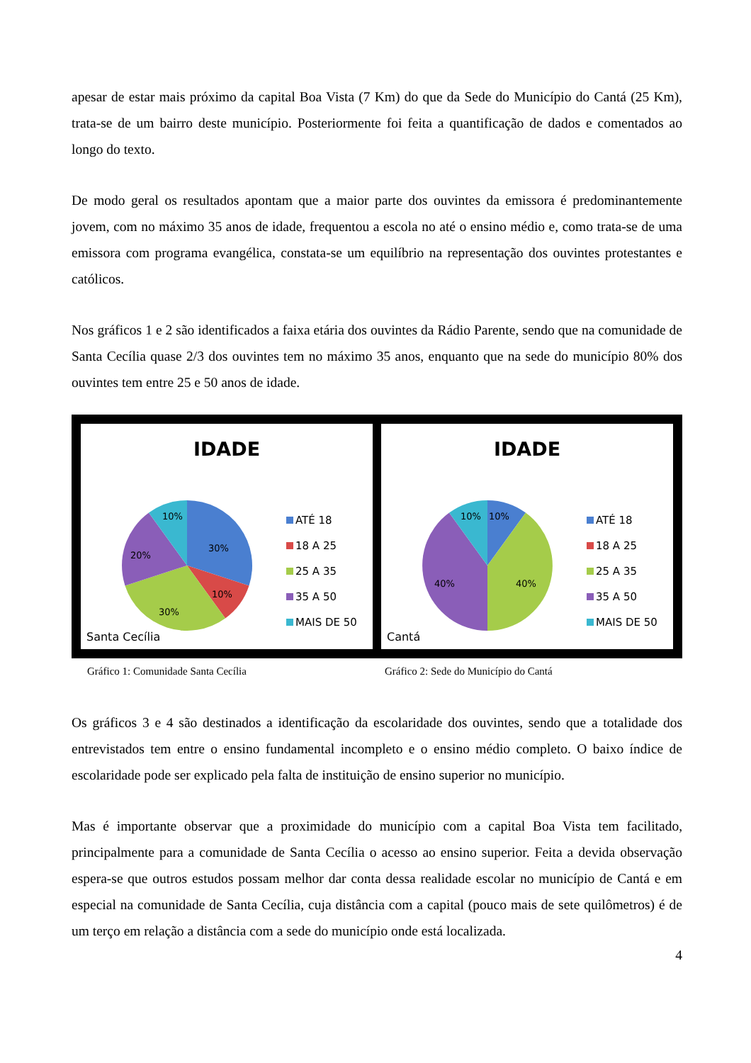apesar de estar mais próximo da capital Boa Vista (7 Km) do que da Sede do Município do Cantá (25 Km), trata-se de um bairro deste município. Posteriormente foi feita a quantificação de dados e comentados ao longo do texto.
De modo geral os resultados apontam que a maior parte dos ouvintes da emissora é predominantemente jovem, com no máximo 35 anos de idade, frequentou a escola no até o ensino médio e, como trata-se de uma emissora com programa evangélica, constata-se um equilíbrio na representação dos ouvintes protestantes e católicos.
Nos gráficos 1 e 2 são identificados a faixa etária dos ouvintes da Rádio Parente, sendo que na comunidade de Santa Cecília quase 2/3 dos ouvintes tem no máximo 35 anos, enquanto que na sede do município 80% dos ouvintes tem entre 25 e 50 anos de idade.
IDADE
30%
10%
30%
20%
10%
ATÉ 18
18 A 25
25 A 35
35 A 50
MAIS DE 50
Santa Cecília
IDADE
10%
10%
40%
40%
ATÉ 18
18 A 25
25 A 35
35 A 50
MAIS DE 50
Cantá
Gráfico 1: Comunidade Santa Cecília Gráfico 2: Sede do Município do Cantá
Os gráficos 3 e 4 são destinados a identificação da escolaridade dos ouvintes, sendo que a totalidade dos entrevistados tem entre o ensino fundamental incompleto e o ensino médio completo. O baixo índice de escolaridade pode ser explicado pela falta de instituição de ensino superior no município.
Mas é importante observar que a proximidade do município com a capital Boa Vista tem facilitado, principalmente para a comunidade de Santa Cecília o acesso ao ensino superior. Feita a devida observação espera-se que outros estudos possam melhor dar conta dessa realidade escolar no município de Cantá e em especial na comunidade de Santa Cecília, cuja distância com a capital (pouco mais de sete quilômetros) é de um terço em relação a distância com a sede do município onde está localizada.
4